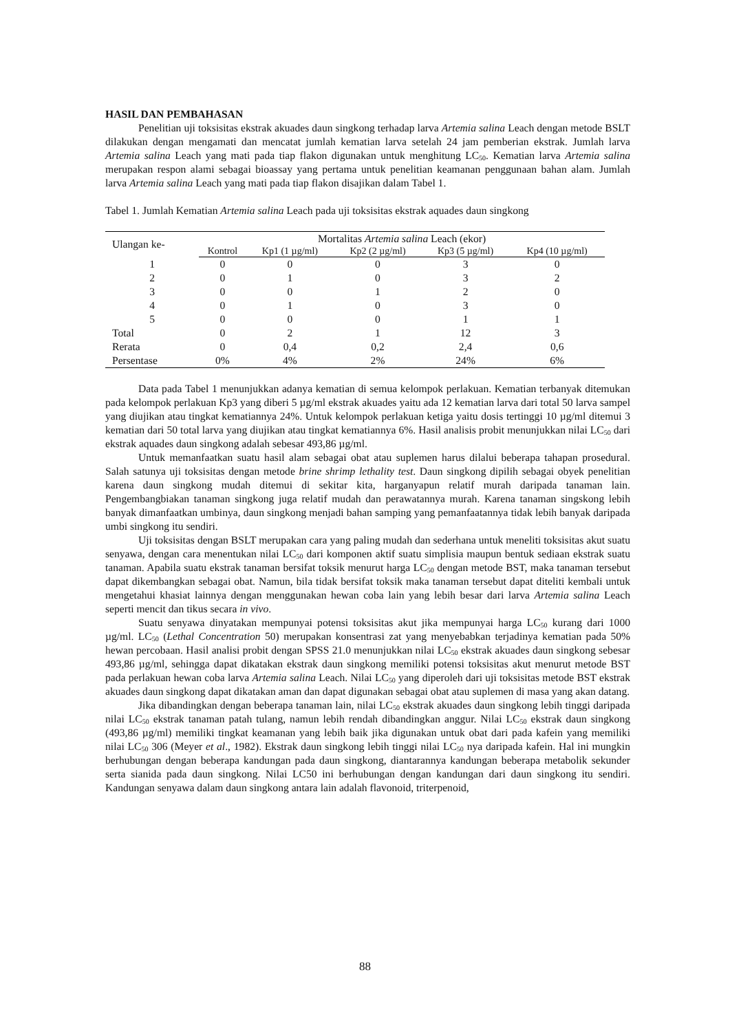HASIL DAN PEMBAHASAN
Penelitian uji toksisitas ekstrak akuades daun singkong terhadap larva Artemia salina Leach dengan metode BSLT dilakukan dengan mengamati dan mencatat jumlah kematian larva setelah 24 jam pemberian ekstrak. Jumlah larva Artemia salina Leach yang mati pada tiap flakon digunakan untuk menghitung LC<sub>50</sub>. Kematian larva Artemia salina merupakan respon alami sebagai bioassay yang pertama untuk penelitian keamanan penggunaan bahan alam. Jumlah larva Artemia salina Leach yang mati pada tiap flakon disajikan dalam Tabel 1.
Tabel 1. Jumlah Kematian Artemia salina Leach pada uji toksisitas ekstrak aquades daun singkong
| Ulangan ke- | Mortalitas Artemia salina Leach (ekor) | | | | |
| --- | --- | --- | --- | --- | --- |
| | Kontrol | Kp1 (1 µg/ml) | Kp2 (2 µg/ml) | Kp3 (5 µg/ml) | Kp4 (10 µg/ml) |
| 1 | 0 | 0 | 0 | 3 | 0 |
| 2 | 0 | 1 | 0 | 3 | 2 |
| 3 | 0 | 0 | 1 | 2 | 0 |
| 4 | 0 | 1 | 0 | 3 | 0 |
| 5 | 0 | 0 | 0 | 1 | 1 |
| Total | 0 | 2 | 1 | 12 | 3 |
| Rerata | 0 | 0,4 | 0,2 | 2,4 | 0,6 |
| Persentase | 0% | 4% | 2% | 24% | 6% |
Data pada Tabel 1 menunjukkan adanya kematian di semua kelompok perlakuan. Kematian terbanyak ditemukan pada kelompok perlakuan Kp3 yang diberi 5 µg/ml ekstrak akuades yaitu ada 12 kematian larva dari total 50 larva sampel yang diujikan atau tingkat kematiannya 24%. Untuk kelompok perlakuan ketiga yaitu dosis tertinggi 10 µg/ml ditemui 3 kematian dari 50 total larva yang diujikan atau tingkat kematiannya 6%. Hasil analisis probit menunjukkan nilai LC<sub>50</sub> dari ekstrak aquades daun singkong adalah sebesar 493,86 µg/ml.
Untuk memanfaatkan suatu hasil alam sebagai obat atau suplemen harus dilalui beberapa tahapan prosedural. Salah satunya uji toksisitas dengan metode brine shrimp lethality test. Daun singkong dipilih sebagai obyek penelitian karena daun singkong mudah ditemui di sekitar kita, harganyapun relatif murah daripada tanaman lain. Pengembangbiakan tanaman singkong juga relatif mudah dan perawatannya murah. Karena tanaman singskong lebih banyak dimanfaatkan umbinya, daun singkong menjadi bahan samping yang pemanfaatannya tidak lebih banyak daripada umbi singkong itu sendiri.
Uji toksisitas dengan BSLT merupakan cara yang paling mudah dan sederhana untuk meneliti toksisitas akut suatu senyawa, dengan cara menentukan nilai LC<sub>50</sub> dari komponen aktif suatu simplisia maupun bentuk sediaan ekstrak suatu tanaman. Apabila suatu ekstrak tanaman bersifat toksik menurut harga LC<sub>50</sub> dengan metode BST, maka tanaman tersebut dapat dikembangkan sebagai obat. Namun, bila tidak bersifat toksik maka tanaman tersebut dapat diteliti kembali untuk mengetahui khasiat lainnya dengan menggunakan hewan coba lain yang lebih besar dari larva Artemia salina Leach seperti mencit dan tikus secara in vivo.
Suatu senyawa dinyatakan mempunyai potensi toksisitas akut jika mempunyai harga LC<sub>50</sub> kurang dari 1000 µg/ml. LC<sub>50</sub> (Lethal Concentration 50) merupakan konsentrasi zat yang menyebabkan terjadinya kematian pada 50% hewan percobaan. Hasil analisi probit dengan SPSS 21.0 menunjukkan nilai LC<sub>50</sub> ekstrak akuades daun singkong sebesar 493,86 µg/ml, sehingga dapat dikatakan ekstrak daun singkong memiliki potensi toksisitas akut menurut metode BST pada perlakuan hewan coba larva Artemia salina Leach. Nilai LC<sub>50</sub> yang diperoleh dari uji toksisitas metode BST ekstrak akuades daun singkong dapat dikatakan aman dan dapat digunakan sebagai obat atau suplemen di masa yang akan datang.
Jika dibandingkan dengan beberapa tanaman lain, nilai LC<sub>50</sub> ekstrak akuades daun singkong lebih tinggi daripada nilai LC<sub>50</sub> ekstrak tanaman patah tulang, namun lebih rendah dibandingkan anggur. Nilai LC<sub>50</sub> ekstrak daun singkong (493,86 µg/ml) memiliki tingkat keamanan yang lebih baik jika digunakan untuk obat dari pada kafein yang memiliki nilai LC<sub>50</sub> 306 (Meyer et al., 1982). Ekstrak daun singkong lebih tinggi nilai LC<sub>50</sub> nya daripada kafein. Hal ini mungkin berhubungan dengan beberapa kandungan pada daun singkong, diantarannya kandungan beberapa metabolik sekunder serta sianida pada daun singkong. Nilai LC50 ini berhubungan dengan kandungan dari daun singkong itu sendiri. Kandungan senyawa dalam daun singkong antara lain adalah flavonoid, triterpenoid,
88